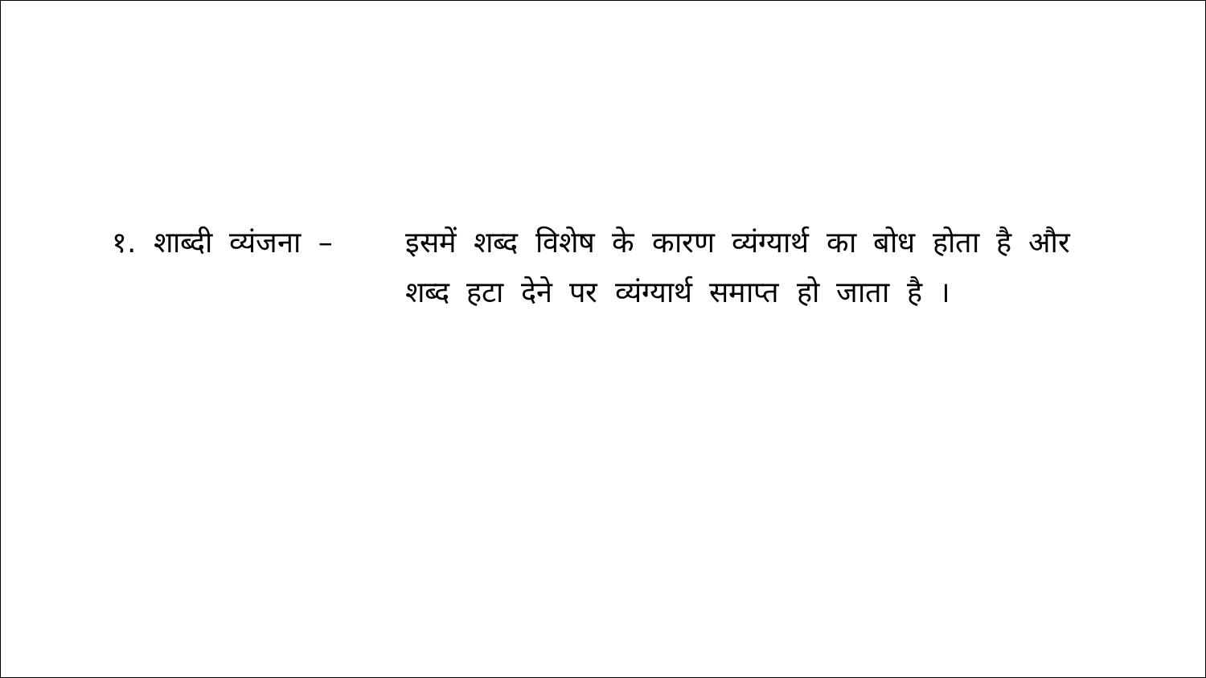१. शाब्दी व्यंजना – इसमें शब्द विशेष के कारण व्यंग्यार्थ का बोध होता है और शब्द हटा देने पर व्यंग्यार्थ समाप्त हो जाता है ।